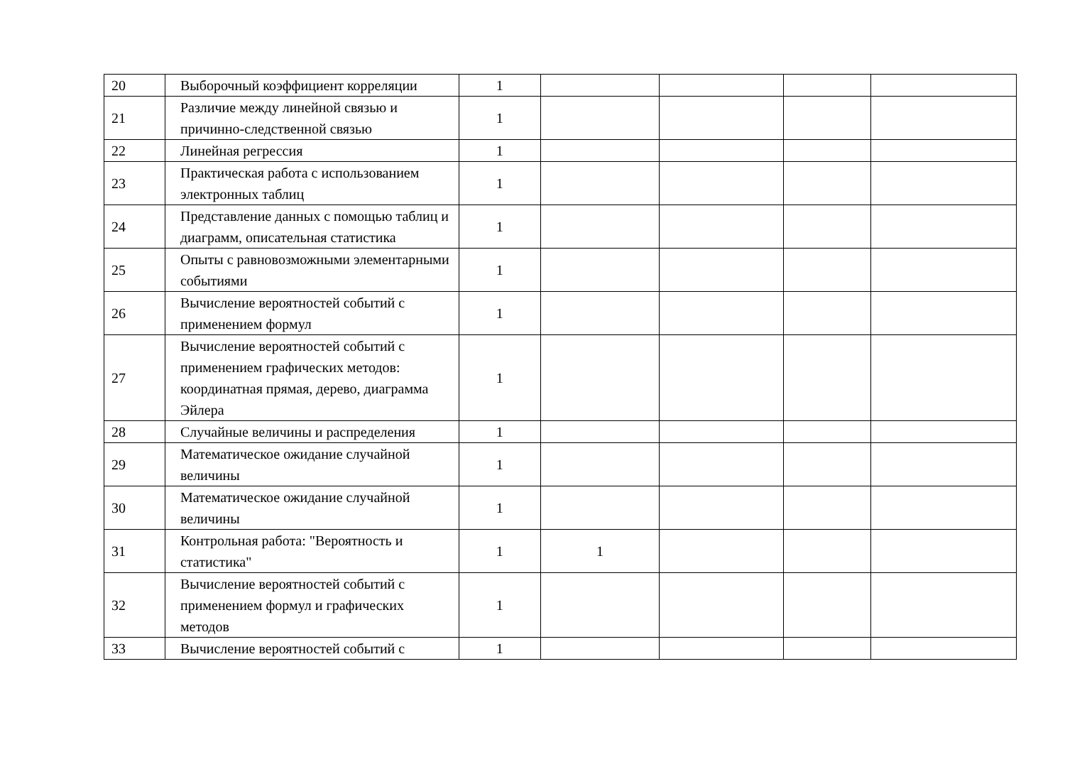| 20 | Выборочный коэффициент корреляции | 1 | | | | |
| 21 | Различие между линейной связью и причинно-следственной связью | 1 | | | | |
| 22 | Линейная регрессия | 1 | | | | |
| 23 | Практическая работа с использованием электронных таблиц | 1 | | | | |
| 24 | Представление данных с помощью таблиц и диаграмм, описательная статистика | 1 | | | | |
| 25 | Опыты с равновозможными элементарными событиями | 1 | | | | |
| 26 | Вычисление вероятностей событий с применением формул | 1 | | | | |
| 27 | Вычисление вероятностей событий с применением графических методов: координатная прямая, дерево, диаграмма Эйлера | 1 | | | | |
| 28 | Случайные величины и распределения | 1 | | | | |
| 29 | Математическое ожидание случайной величины | 1 | | | | |
| 30 | Математическое ожидание случайной величины | 1 | | | | |
| 31 | Контрольная работа: "Вероятность и статистика" | 1 | 1 | | | |
| 32 | Вычисление вероятностей событий с применением формул и графических методов | 1 | | | | |
| 33 | Вычисление вероятностей событий с | 1 | | | | |